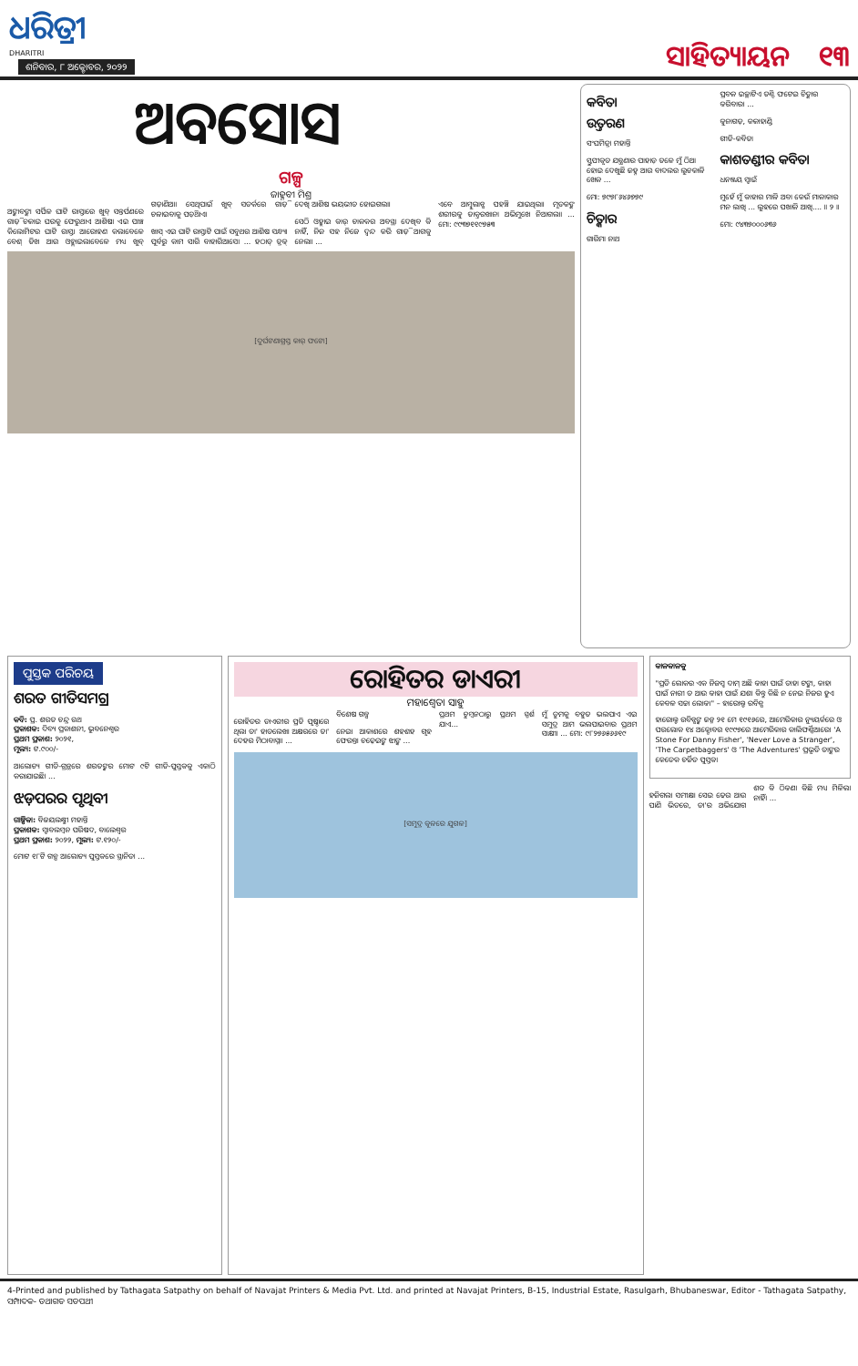ଧରିତ୍ରୀ
DHARITRI
ଶନିବାର, ୮ ଅକ୍ଟୋବର, ୨୦୨୨
ସାହିତ୍ୟାୟନ ୧୩
ଅବସୋସ
ଗଳ୍ପ
ଜାହ୍ନବୀ ମିଶ୍ର
ଅଙ୍କାବଙ୍କା ସର୍ପିଳ ଘାଟି ରାସ୍ତାରେ ଖୁବ୍ ସନ୍ତର୍ପଣରେ ଗାଡ଼ି ଚଳାଇ ଘରକୁ ଫେରୁଥାଏ ଆଶିଷ। ଏଇ ପାଞ୍ଚ କିଲୋମିଟର ଘାଟି ରାସ୍ତା ଆରୋହଣ କଲାବେଳେ ବେଶ୍ ଡିଖ ଆଉ ଓହ୍ଲାଇଲାବେଳେ ମଧ୍ୟ ଖୁବ୍ ଗଡ଼ାଣିଆ। ସେଥିପାଇଁ ଖୁବ୍ ସତର୍କରେ ଗାଡ଼ି ଚଳାଇବାକୁ ପଡ଼ିଥାଏ।
ଖାସ୍ ଏଇ ଘାଟି ରାସ୍ତାଟି ପାଇଁ ସବୁଥର ଆଶିଷ ସନ୍ଧ୍ୟା ପୂର୍ବରୁ କାମ ସାରି ବାହାରିଆସେ। ... ହଠାତ୍ ତ୍ରକ୍ ଦେଖି ଆଶିଷ ଭୟଭୀତ ହୋଇଗଲା।
ସେଠି ଓହ୍ଲାଇ କାର୍ ଚାଳକର ଅବସ୍ଥା ଦେଖିବ କି ନାହିଁ, ନିଜ ସହ ନିଜେ ଦ୍ୱନ୍ଦ କରି ଗାଡ଼ି ଆଗକୁ ନେଲା। ...
ଏବେ ଆମ୍ବୁଲାନ୍ସ ପହଞ୍ଚି ଯାଇଥିଲା। ମୃତକଙ୍କ ଶରୀରକୁ ଡାକ୍ତରଖାନା ଅଭିମୁଖେ ନିଆଗଲା। ... ମୋ: ୯୯୩୭୧୧୯୭୫୩
[ଦୁର୍ଘଟଣାଗ୍ରସ୍ତ କାର୍ ଫଟୋ]
କବିତା
ଉତ୍ତରଣ
ସଂଘମିତ୍ରା ମହାନ୍ତି
ସ୍ତୁପୀକୃତ ଯନ୍ତ୍ରଣାର ପାହାଡ଼ ତଳେ ମୁଁ ଠିଆ ହୋଇ ଦେଖୁଛି ଜହ୍ନ ଆଉ ବାଦଲର ଲୁଚକାଳି ଖେଳ ...
ମୋ: ୭୯୭୮୬୪୬୭୭୯
ଚିତ୍କାର
ଗାରିମା ନାଥ
ପ୍ରବଳ ଇଚ୍ଛାଟିଏ ତଣ୍ଟି ଫଟେଇ ଚିତ୍କାର କରିବାର। ...
କୁନାଗଡ଼, କଳାହାଣ୍ଡି
ଗୀତି-କବିତା
କାଶତଣ୍ଡୀର କବିତା
ଧନଞ୍ଜୟ ସ୍ୱାଇଁ
ମୁହେଁ ମୁଁ କାହାର ମାଳି ଅବା କେଉଁ ମାଳାକାର ମନ ଲାଖି ... ଲୁହରେ ପଖାଳି ଆଖି.... ॥ ୨ ॥
ମୋ: ୯୪୩୭୦୦୦୬୩୬
ପୁସ୍ତକ ପରିଚୟ
ଶରତ ଗୀତିସମଗ୍ର
କବି: ପ୍ର. ଶରତ ଚନ୍ଦ୍ର ରଥ
ପ୍ରକାଶକ: ଦିବ୍ୟ ପ୍ରକାଶନୀ, ଭୁବନେଶ୍ୱର
ପ୍ରଥମ ପ୍ରକାଶ: ୨୦୨୧,
ମୂଲ୍ୟ: ଟ.୯୦୦/-
ଆଲୋଚ୍ୟ ଗୀତି-ଗ୍ରନ୍ଥରେ ଶରତଙ୍କର ମୋଟ ୯ଟି ଗୀତି-ପୁସ୍ତକକୁ ଏକାଠି କରାଯାଇଛି। ...
ଝଡ଼ପରର ପୃଥିବୀ
ଗାଳ୍ପିକା: ବିଜୟଲକ୍ଷ୍ମୀ ମହାନ୍ତି
ପ୍ରକାଶକ: ସ୍ୱାବଲମ୍ବନ ପରିଷଦ, ବାଲେଶ୍ୱର
ପ୍ରଥମ ପ୍ରକାଶ: ୨୦୨୨, ମୂଲ୍ୟ: ଟ.୧୨୦/-
ମୋଟ ୧୮ଟି ଗଳ୍ପ ଆଲୋଚ୍ୟ ପୁସ୍ତକରେ ସ୍ଥାନିତ। ...
ରୋହିତର ଡାଏରୀ
ମହାଶ୍ୱେତା ସାହୁ
ରୋହିତର ଡାଏରୀର ପ୍ରତି ପୃଷ୍ଠାରେ ଥିଲା ତା' ହାତଲେଖା ଅକ୍ଷରରେ ତା' ଦେହର ମିଠାବାସ୍ନା। ...
ବିଶେଷ ଗଳ୍ପ
ନେଇ। ଆକାଶରେ ଶହଶହ ଗୃହ ଫେରନ୍ତା ଚଢ଼େଇଙ୍କ ଝାଙ୍କ ...
ପ୍ରଥମ ଚୁମ୍ବନଠାରୁ ପ୍ରଥମ ସ୍ପର୍ଶ ଯାଏ...
ମୁଁ ତୁମକୁ ବହୁତ ଭଲପାଏ ଏଇ ସମୁଦ୍ର ଆମ ଭଲପାଇବାର ପ୍ରଥମ ସାକ୍ଷୀ। ... ମୋ: ୯୮୨୭୬୫୬୬୧୯
[ସମୁଦ୍ର କୂଳରେ ଯୁଗଳ]
କାଳକାଳକୁ
"ପ୍ରତି ଲୋକର ଏକ ନିଜସ୍ୱ ଦାମ୍ ଅଛି କାହା ପାଇଁ ତାହା ଟଙ୍କା, କାହା ପାଇଁ ନାରୀ ତ ଆଉ କାହା ପାଇଁ ଯଶ। କିନ୍ତୁ କିଛି ନ ନେଇ ନିଜର ହୁଏ କେବଳ ସଚ୍ଚା ଲୋକ।" – ହାରୋଲ୍ଡ ରବିନ୍ସ
ହାରୋଲ୍ଡ ରବିନ୍ସଙ୍କ ଜନ୍ମ ୨୧ ମେ ୧୯୧୬ରେ, ଆମେରିକାର ନ୍ୟୁୟର୍କରେ ଓ ପରଲୋକ ୧୪ ଅକ୍ଟୋବର ୧୯୯୭ରେ ଆମେରିକାର କାଲିଫର୍ଣ୍ଣିଆରେ। 'A Stone For Danny Fisher', 'Never Love a Stranger', 'The Carpetbaggers' ଓ 'The Adventures' ପ୍ରଭୃତି ତାଙ୍କର କେତେକ ଚର୍ଚ୍ଚିତ ପୁସ୍ତକ।
ହଜିଗଲା ସମୀକ୍ଷା ସେଇ ଢେଉ ଆଉ ପାଣି ଭିତରେ, ତା'ର ଅଭିଯୋଗ ଶବ୍ଦ କି ଠିକଣା କିଛି ମଧ୍ୟ ମିଳିଲା ନାହିଁ। ...
4-Printed and published by Tathagata Satpathy on behalf of Navajat Printers & Media Pvt. Ltd. and printed at Navajat Printers, B-15, Industrial Estate, Rasulgarh, Bhubaneswar, Editor - Tathagata Satpathy, ସମ୍ପାଦକ- ତଥାଗତ ସତପଥୀ